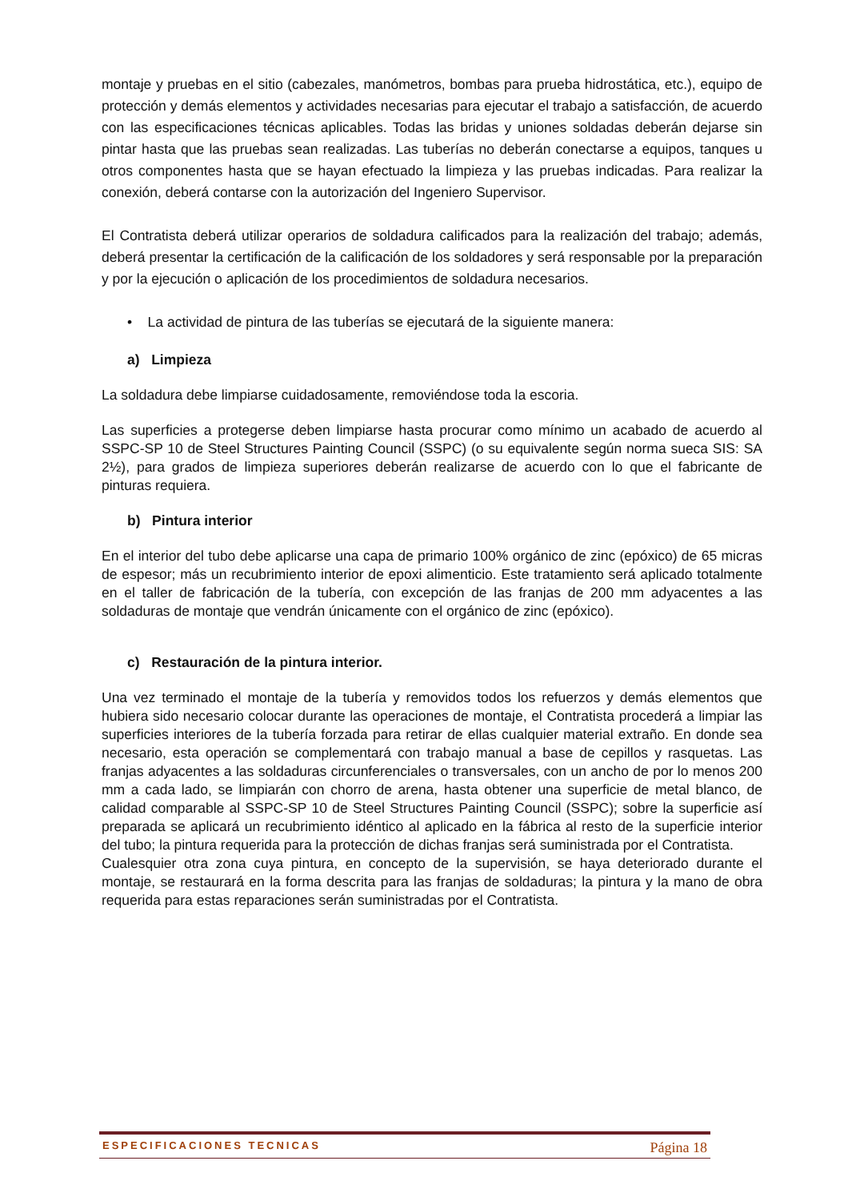montaje y pruebas en el sitio (cabezales, manómetros, bombas para prueba hidrostática, etc.), equipo de protección y demás elementos y actividades necesarias para ejecutar el trabajo a satisfacción, de acuerdo con las especificaciones técnicas aplicables. Todas las bridas y uniones soldadas deberán dejarse sin pintar hasta que las pruebas sean realizadas. Las tuberías no deberán conectarse a equipos, tanques u otros componentes hasta que se hayan efectuado la limpieza y las pruebas indicadas. Para realizar la conexión, deberá contarse con la autorización del Ingeniero Supervisor.
El Contratista deberá utilizar operarios de soldadura calificados para la realización del trabajo; además, deberá presentar la certificación de la calificación de los soldadores y será responsable por la preparación y por la ejecución o aplicación de los procedimientos de soldadura necesarios.
• La actividad de pintura de las tuberías se ejecutará de la siguiente manera:
a) Limpieza
La soldadura debe limpiarse cuidadosamente, removiéndose toda la escoria.
Las superficies a protegerse deben limpiarse hasta procurar como mínimo un acabado de acuerdo al SSPC-SP 10 de Steel Structures Painting Council (SSPC) (o su equivalente según norma sueca SIS: SA 2½), para grados de limpieza superiores deberán realizarse de acuerdo con lo que el fabricante de pinturas requiera.
b) Pintura interior
En el interior del tubo debe aplicarse una capa de primario 100% orgánico de zinc (epóxico) de 65 micras de espesor; más un recubrimiento interior de epoxi alimenticio. Este tratamiento será aplicado totalmente en el taller de fabricación de la tubería, con excepción de las franjas de 200 mm adyacentes a las soldaduras de montaje que vendrán únicamente con el orgánico de zinc (epóxico).
c) Restauración de la pintura interior.
Una vez terminado el montaje de la tubería y removidos todos los refuerzos y demás elementos que hubiera sido necesario colocar durante las operaciones de montaje, el Contratista procederá a limpiar las superficies interiores de la tubería forzada para retirar de ellas cualquier material extraño. En donde sea necesario, esta operación se complementará con trabajo manual a base de cepillos y rasquetas. Las franjas adyacentes a las soldaduras circunferenciales o transversales, con un ancho de por lo menos 200 mm a cada lado, se limpiarán con chorro de arena, hasta obtener una superficie de metal blanco, de calidad comparable al SSPC-SP 10 de Steel Structures Painting Council (SSPC); sobre la superficie así preparada se aplicará un recubrimiento idéntico al aplicado en la fábrica al resto de la superficie interior del tubo; la pintura requerida para la protección de dichas franjas será suministrada por el Contratista.
Cualesquier otra zona cuya pintura, en concepto de la supervisión, se haya deteriorado durante el montaje, se restaurará en la forma descrita para las franjas de soldaduras; la pintura y la mano de obra requerida para estas reparaciones serán suministradas por el Contratista.
ESPECIFICACIONES TECNICAS Página 18